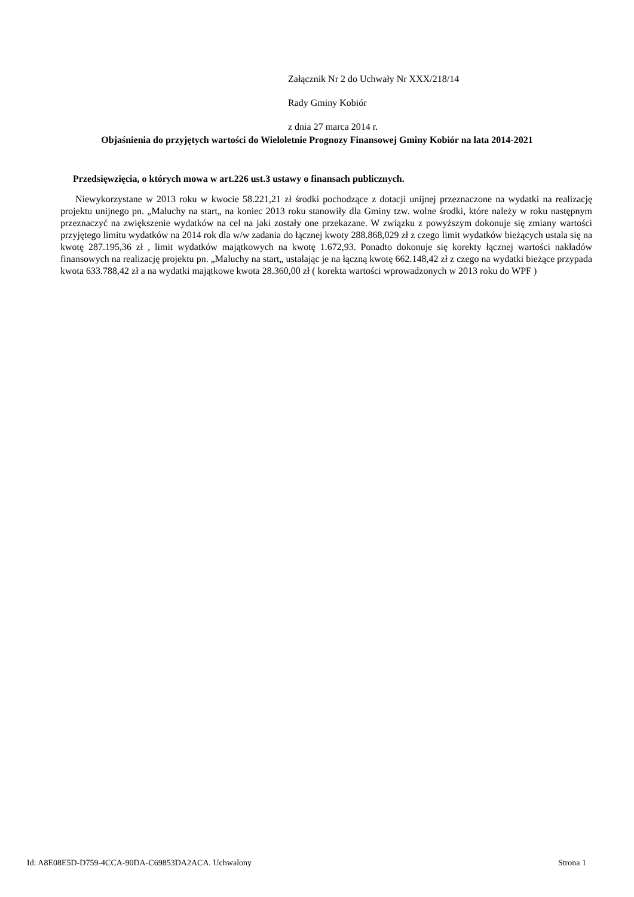Załącznik Nr 2 do Uchwały Nr XXX/218/14
Rady Gminy Kobiór
z dnia 27 marca 2014 r.
Objaśnienia do przyjętych wartości do Wieloletnie Prognozy Finansowej Gminy Kobiór na lata 2014-2021
Przedsięwzięcia, o których mowa w art.226 ust.3 ustawy o finansach publicznych.
Niewykorzystane w 2013 roku w kwocie 58.221,21 zł środki pochodzące z dotacji unijnej przeznaczone na wydatki na realizację projektu unijnego pn. „Maluchy na start„ na koniec 2013 roku stanowiły dla Gminy tzw. wolne środki, które należy w roku następnym przeznaczyć na zwiększenie wydatków na cel na jaki zostały one przekazane. W związku z powyższym dokonuje się zmiany wartości przyjętego limitu wydatków na 2014 rok dla w/w zadania do łącznej kwoty 288.868,029 zł z czego limit wydatków bieżących ustala się na kwotę 287.195,36 zł , limit wydatków majątkowych na kwotę 1.672,93. Ponadto dokonuje się korekty łącznej wartości nakładów finansowych na realizację projektu pn. „Maluchy na start„ ustalając je na łączną kwotę 662.148,42 zł z czego na wydatki bieżące przypada kwota 633.788,42 zł a na wydatki majątkowe kwota 28.360,00 zł ( korekta wartości wprowadzonych w 2013 roku do WPF )
Id: A8E08E5D-D759-4CCA-90DA-C69853DA2ACA. Uchwalony Strona 1